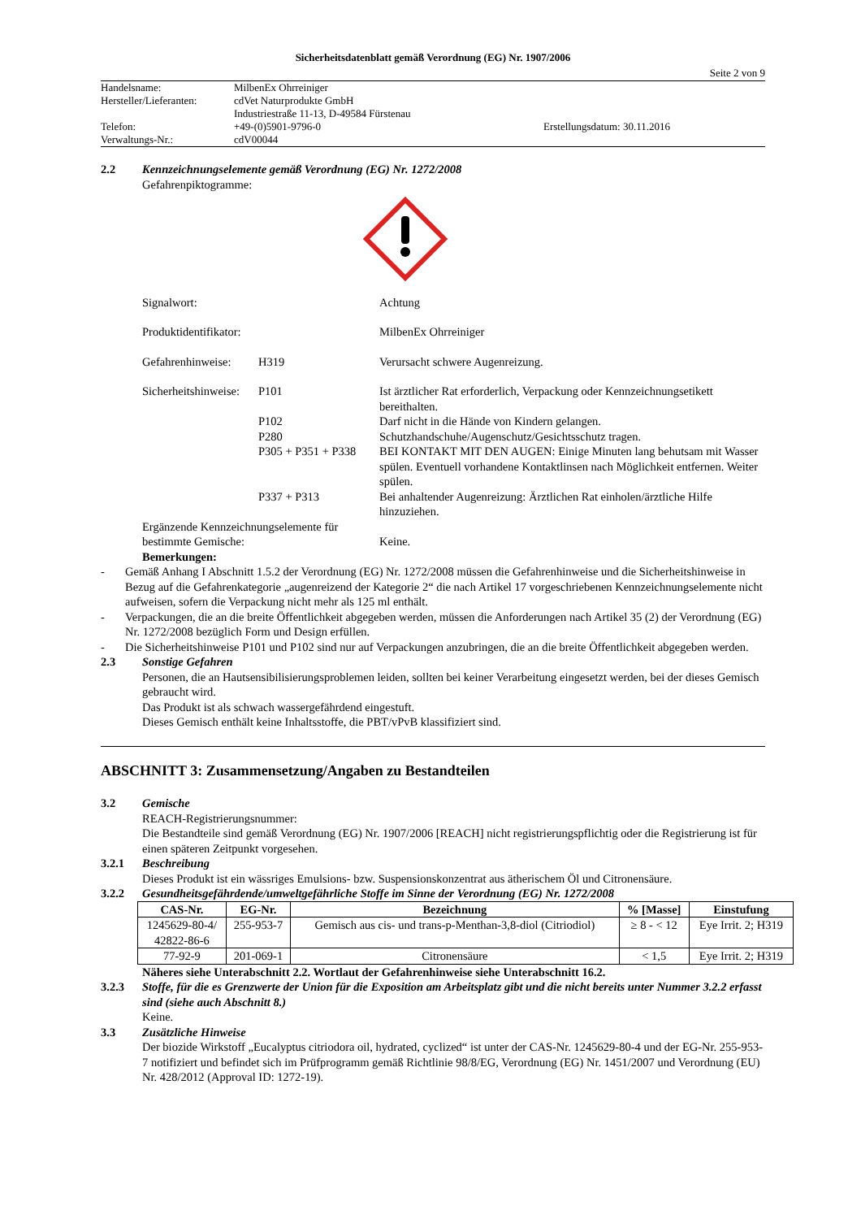Sicherheitsdatenblatt gemäß Verordnung (EG) Nr. 1907/2006
Seite 2 von 9
| Handelsname: | MilbenEx Ohrreiniger | |
| Hersteller/Lieferanten: | cdVet Naturprodukte GmbH | |
| | Industriestraße 11-13, D-49584 Fürstenau | |
| Telefon: | +49-(0)5901-9796-0 | Erstellungsdatum: 30.11.2016 |
| Verwaltungs-Nr.: | cdV00044 | |
2.2 Kennzeichnungselemente gemäß Verordnung (EG) Nr. 1272/2008
Gefahrenpiktogramme:
Signalwort: Achtung
Produktidentifikator:
MilbenEx Ohrreiniger
Gefahrenhinweise:
H319 Verursacht schwere Augenreizung.
Sicherheitshinweise:
P101 Ist ärztlicher Rat erforderlich, Verpackung oder Kennzeichnungsetikett bereithalten.
P102 Darf nicht in die Hände von Kindern gelangen.
P280 Schutzhandschuhe/Augenschutz/Gesichtsschutz tragen.
P305 + P351 + P338
BEI KONTAKT MIT DEN AUGEN: Einige Minuten lang behutsam mit Wasser spülen. Eventuell vorhandene Kontaktlinsen nach Möglichkeit entfernen. Weiter spülen.
P337 + P313 Bei anhaltender Augenreizung: Ärztlichen Rat einholen/ärztliche Hilfe hinzuziehen.
Ergänzende Kennzeichnungselemente für bestimmte Gemische:
Keine.
Bemerkungen:
- Gemäß Anhang I Abschnitt 1.5.2 der Verordnung (EG) Nr. 1272/2008 müssen die Gefahrenhinweise und die Sicherheitshinweise in Bezug auf die Gefahrenkategorie „augenreizend der Kategorie 2“ die nach Artikel 17 vorgeschriebenen Kennzeichnungselemente nicht aufweisen, sofern die Verpackung nicht mehr als 125 ml enthält.
- Verpackungen, die an die breite Öffentlichkeit abgegeben werden, müssen die Anforderungen nach Artikel 35 (2) der Verordnung (EG) Nr. 1272/2008 bezüglich Form und Design erfüllen.
- Die Sicherheitshinweise P101 und P102 sind nur auf Verpackungen anzubringen, die an die breite Öffentlichkeit abgegeben werden.
2.3 Sonstige Gefahren
Personen, die an Hautsensibilisierungsproblemen leiden, sollten bei keiner Verarbeitung eingesetzt werden, bei der dieses Gemisch gebraucht wird.
Das Produkt ist als schwach wassergefährdend eingestuft.
Dieses Gemisch enthält keine Inhaltsstoffe, die PBT/vPvB klassifiziert sind.
ABSCHNITT 3: Zusammensetzung/Angaben zu Bestandteilen
3.2 Gemische
REACH-Registrierungsnummer:
Die Bestandteile sind gemäß Verordnung (EG) Nr. 1907/2006 [REACH] nicht registrierungspflichtig oder die Registrierung ist für einen späteren Zeitpunkt vorgesehen.
3.2.1 Beschreibung
Dieses Produkt ist ein wässriges Emulsions- bzw. Suspensionskonzentrat aus ätherischem Öl und Citronensäure.
3.2.2 Gesundheitsgefährdende/umweltgefährliche Stoffe im Sinne der Verordnung (EG) Nr. 1272/2008
| CAS-Nr. | EG-Nr. | Bezeichnung | % [Masse] | Einstufung |
| --- | --- | --- | --- | --- |
| 1245629-80-4/ 42822-86-6 | 255-953-7 | Gemisch aus cis- und trans-p-Menthan-3,8-diol (Citriodiol) | ≥ 8 - < 12 | Eye Irrit. 2; H319 |
| 77-92-9 | 201-069-1 | Citronensäure | < 1,5 | Eye Irrit. 2; H319 |
Näheres siehe Unterabschnitt 2.2. Wortlaut der Gefahrenhinweise siehe Unterabschnitt 16.2.
3.2.3 Stoffe, für die es Grenzwerte der Union für die Exposition am Arbeitsplatz gibt und die nicht bereits unter Nummer 3.2.2 erfasst sind (siehe auch Abschnitt 8.)
Keine.
3.3 Zusätzliche Hinweise
Der biozide Wirkstoff „Eucalyptus citriodora oil, hydrated, cyclized“ ist unter der CAS-Nr. 1245629-80-4 und der EG-Nr. 255-953-7 notifiziert und befindet sich im Prüfprogramm gemäß Richtlinie 98/8/EG, Verordnung (EG) Nr. 1451/2007 und Verordnung (EU) Nr. 428/2012 (Approval ID: 1272-19).